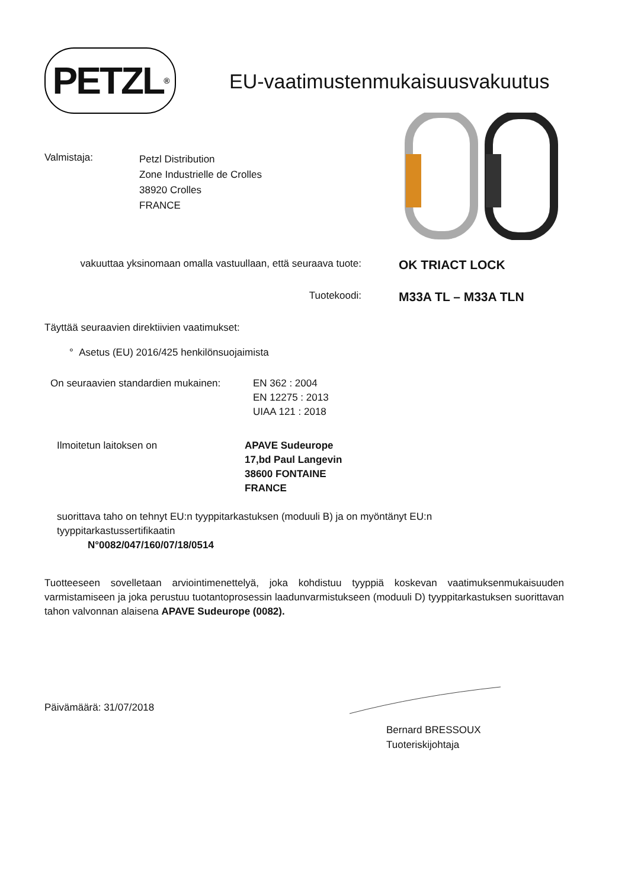PETZL<sup>®</sup>
EU-vaatimustenmukaisuusvakuutus
Valmistaja:
Petzl Distribution
Zone Industrielle de Crolles
38920 Crolles
FRANCE
vakuuttaa yksinomaan omalla vastuullaan, että seuraava tuote:
OK TRIACT LOCK
Tuotekoodi:
M33A TL – M33A TLN
Täyttää seuraavien direktiivien vaatimukset:
° Asetus (EU) 2016/425 henkilönsuojaimista
On seuraavien standardien mukainen:
EN 362 : 2004
EN 12275 : 2013
UIAA 121 : 2018
Ilmoitetun laitoksen on APAVE Sudeurope
17,bd Paul Langevin
38600 FONTAINE
FRANCE
suorittava taho on tehnyt EU:n tyyppitarkastuksen (moduuli B) ja on myöntänyt EU:n
tyyppitarkastussertifikaatin
N°0082/047/160/07/18/0514
Tuotteeseen sovelletaan arviointimenettelyä, joka kohdistuu tyyppiä koskevan vaatimuksenmukaisuuden varmistamiseen ja joka perustuu tuotantoprosessin laadunvarmistukseen (moduuli D) tyyppitarkastuksen suorittavan tahon valvonnan alaisena APAVE Sudeurope (0082).
Päivämäärä: 31/07/2018
Bernard BRESSOUX
Tuoteriskijohtaja